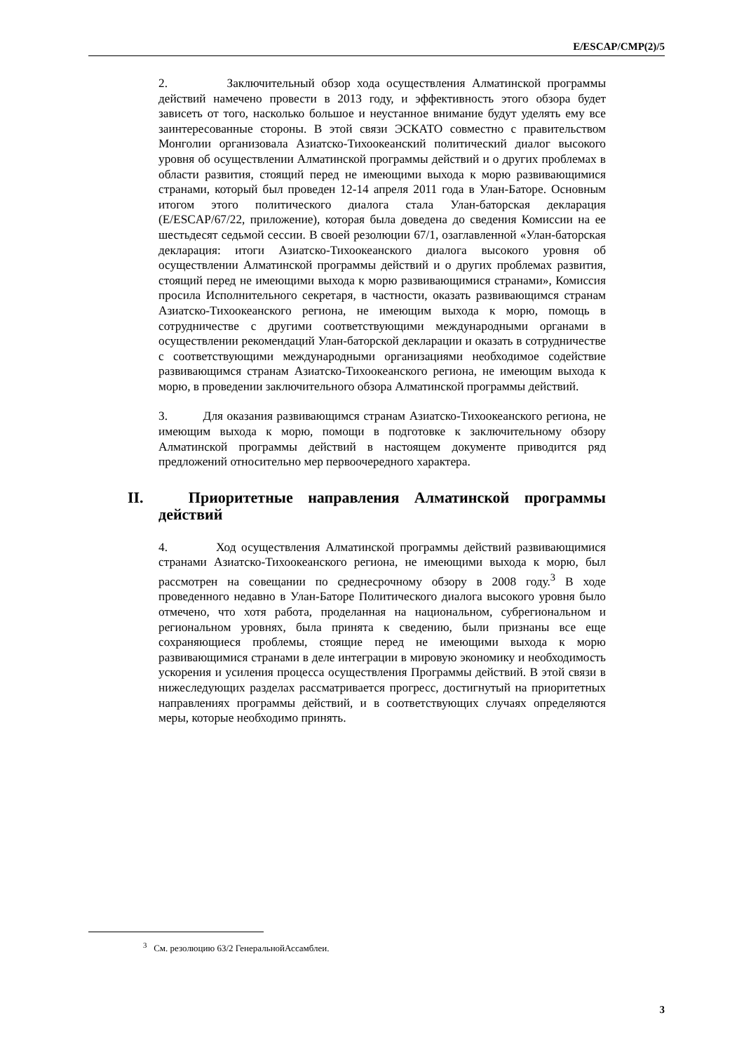E/ESCAP/CMP(2)/5
2. Заключительный обзор хода осуществления Алматинской программы действий намечено провести в 2013 году, и эффективность этого обзора будет зависеть от того, насколько большое и неустанное внимание будут уделять ему все заинтересованные стороны. В этой связи ЭСКАТО совместно с правительством Монголии организовала Азиатско-Тихоокеанский политический диалог высокого уровня об осуществлении Алматинской программы действий и о других проблемах в области развития, стоящий перед не имеющими выхода к морю развивающимися странами, который был проведен 12-14 апреля 2011 года в Улан-Баторе. Основным итогом этого политического диалога стала Улан-баторская декларация (E/ESCAP/67/22, приложение), которая была доведена до сведения Комиссии на ее шестьдесят седьмой сессии. В своей резолюции 67/1, озаглавленной «Улан-баторская декларация: итоги Азиатско-Тихоокеанского диалога высокого уровня об осуществлении Алматинской программы действий и о других проблемах развития, стоящий перед не имеющими выхода к морю развивающимися странами», Комиссия просила Исполнительного секретаря, в частности, оказать развивающимся странам Азиатско-Тихоокеанского региона, не имеющим выхода к морю, помощь в сотрудничестве с другими соответствующими международными органами в осуществлении рекомендаций Улан-баторской декларации и оказать в сотрудничестве с соответствующими международными организациями необходимое содействие развивающимся странам Азиатско-Тихоокеанского региона, не имеющим выхода к морю, в проведении заключительного обзора Алматинской программы действий.
3. Для оказания развивающимся странам Азиатско-Тихоокеанского региона, не имеющим выхода к морю, помощи в подготовке к заключительному обзору Алматинской программы действий в настоящем документе приводится ряд предложений относительно мер первоочередного характера.
II. Приоритетные направления Алматинской программы действий
4. Ход осуществления Алматинской программы действий развивающимися странами Азиатско-Тихоокеанского региона, не имеющими выхода к морю, был рассмотрен на совещании по среднесрочному обзору в 2008 году.<sup>3</sup> В ходе проведенного недавно в Улан-Баторе Политического диалога высокого уровня было отмечено, что хотя работа, проделанная на национальном, субрегиональном и региональном уровнях, была принята к сведению, были признаны все еще сохраняющиеся проблемы, стоящие перед не имеющими выхода к морю развивающимися странами в деле интеграции в мировую экономику и необходимость ускорения и усиления процесса осуществления Программы действий. В этой связи в нижеследующих разделах рассматривается прогресс, достигнутый на приоритетных направлениях программы действий, и в соответствующих случаях определяются меры, которые необходимо принять.
<sup>3</sup> См. резолюцию 63/2 ГенеральнойАссамблеи.
3